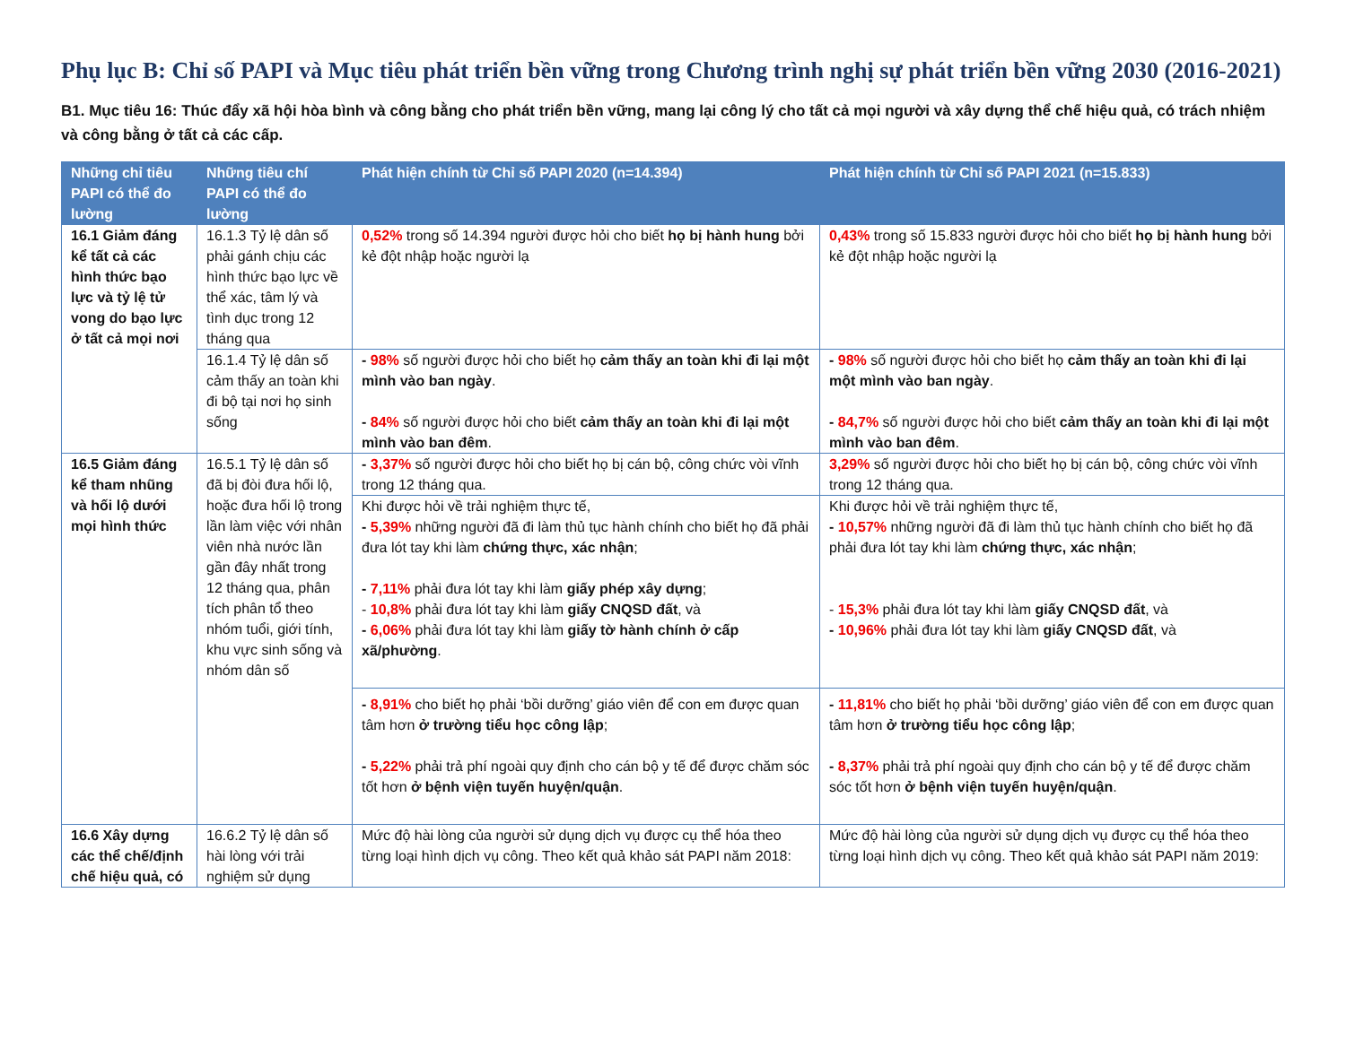Phụ lục B: Chỉ số PAPI và Mục tiêu phát triển bền vững trong Chương trình nghị sự phát triển bền vững 2030 (2016-2021)
B1. Mục tiêu 16: Thúc đẩy xã hội hòa bình và công bằng cho phát triển bền vững, mang lại công lý cho tất cả mọi người và xây dựng thể chế hiệu quả, có trách nhiệm và công bằng ở tất cả các cấp.
| Những chỉ tiêu PAPI có thể đo lường | Những tiêu chí PAPI có thể đo lường | Phát hiện chính từ Chỉ số PAPI 2020 (n=14.394) | Phát hiện chính từ Chỉ số PAPI 2021 (n=15.833) |
| --- | --- | --- | --- |
| 16.1 Giảm đáng kể tất cả các hình thức bạo lực và tỷ lệ tử vong do bạo lực ở tất cả mọi nơi | 16.1.3 Tỷ lệ dân số phải gánh chịu các hình thức bạo lực về thể xác, tâm lý và tình dục trong 12 tháng qua | 0,52% trong số 14.394 người được hỏi cho biết họ bị hành hung bởi kẻ đột nhập hoặc người lạ | 0,43% trong số 15.833 người được hỏi cho biết họ bị hành hung bởi kẻ đột nhập hoặc người lạ |
| | 16.1.4 Tỷ lệ dân số cảm thấy an toàn khi đi bộ tại nơi họ sinh sống | - 98% số người được hỏi cho biết họ cảm thấy an toàn khi đi lại một mình vào ban ngày . - 84% số người được hỏi cho biết cảm thấy an toàn khi đi lại một mình vào ban đêm . | - 98% số người được hỏi cho biết họ cảm thấy an toàn khi đi lại một mình vào ban ngày . - 84,7% số người được hỏi cho biết cảm thấy an toàn khi đi lại một mình vào ban đêm . |
| 16.5 Giảm đáng kể tham nhũng và hối lộ dưới mọi hình thức | 16.5.1 Tỷ lệ dân số đã bị đòi đưa hối lộ, hoặc đưa hối lộ trong lần làm việc với nhân viên nhà nước lần gần đây nhất trong 12 tháng qua, phân tích phân tổ theo nhóm tuổi, giới tính, khu vực sinh sống và nhóm dân số | - 3,37% số người được hỏi cho biết họ bị cán bộ, công chức vòi vĩnh trong 12 tháng qua. | 3,29% số người được hỏi cho biết họ bị cán bộ, công chức vòi vĩnh trong 12 tháng qua. |
| | | Khi được hỏi về trải nghiệm thực tế, - 5,39% những người đã đi làm thủ tục hành chính cho biết họ đã phải đưa lót tay khi làm chứng thực, xác nhận ; - 7,11% phải đưa lót tay khi làm giấy phép xây dựng ; - 10,8% phải đưa lót tay khi làm giấy CNQSD đất , và - 6,06% phải đưa lót tay khi làm giấy tờ hành chính ở cấp xã/phường . | Khi được hỏi về trải nghiệm thực tế, - 10,57% những người đã đi làm thủ tục hành chính cho biết họ đã phải đưa lót tay khi làm chứng thực, xác nhận ; - 15,3% phải đưa lót tay khi làm giấy CNQSD đất , và - 10,96% phải đưa lót tay khi làm giấy CNQSD đất , và |
| | | - 8,91% cho biết họ phải ‘bồi dưỡng’ giáo viên để con em được quan tâm hơn ở trường tiểu học công lập ; - 5,22% phải trả phí ngoài quy định cho cán bộ y tế để được chăm sóc tốt hơn ở bệnh viện tuyến huyện/quận . | - 11,81% cho biết họ phải ‘bồi dưỡng’ giáo viên để con em được quan tâm hơn ở trường tiểu học công lập ; - 8,37% phải trả phí ngoài quy định cho cán bộ y tế để được chăm sóc tốt hơn ở bệnh viện tuyến huyện/quận . |
| 16.6 Xây dựng các thể chế/định chế hiệu quả, có | 16.6.2 Tỷ lệ dân số hài lòng với trải nghiệm sử dụng | Mức độ hài lòng của người sử dụng dịch vụ được cụ thể hóa theo từng loại hình dịch vụ công. Theo kết quả khảo sát PAPI năm 2018: | Mức độ hài lòng của người sử dụng dịch vụ được cụ thể hóa theo từng loại hình dịch vụ công. Theo kết quả khảo sát PAPI năm 2019: |